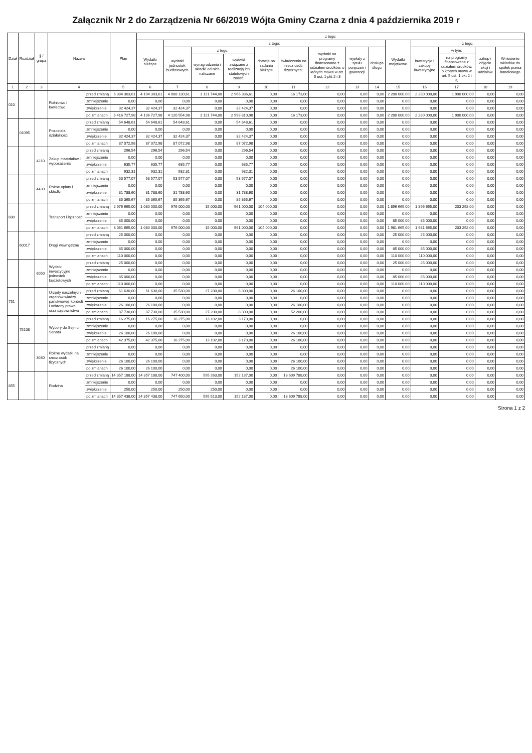Załącznik Nr 2 do Zarządzenia Nr 66/2019 Wójta Gminy Czarna z dnia 4 października 2019 r
| Dział | Rozdział | § / grupa | Nazwa | | Plan | z tego: | | | | | | | | | | | | | |
| --- | --- | --- | --- | --- | --- | --- | --- | --- | --- | --- | --- | --- | --- | --- | --- | --- | --- | --- | --- |
| | | | | | | Wydatki bieżące | z tego: | | | | | | | | Wydatki majątkowe | z tego: | | | |
| | | | | | | | wydatki jednostek budżetowych | z tego: | | dotacje na zadania bieżące | świadczenia na rzecz osób fizycznych; | wydatki na programy finansowane z udziałem środków, o których mowa w art. 5 ust. 1 pkt 2 i 3 | wypłaty z tytułu poręczeń i gwarancji | obsługa długu | | inwestycje i zakupy inwestycyjne | w tym: | zakup i objęcie akcji i udziałów | Wniesienie wkładów do spółek prawa handlowego |
| | | | | | | | | wynagrodzenia i składki od nich naliczane | wydatki związane z realizacją ich statutowych zadań; | | | | | | | | na programy finansowane z udziałem środków, o których mowa w art. 5 ust. 1 pkt 2 i 3, | | |
| 1 | 2 | 3 | 4 | | 5 | 6 | 7 | 8 | 9 | 10 | 11 | 12 | 13 | 14 | 15 | 16 | 17 | 18 | 19 |
| 010 | | | Rolnictwo i łowiectwo | przed zmianą | 6 384 303,61 | 4 104 303,61 | 4 088 130,61 | 1 121 744,00 | 2 966 386,61 | 0,00 | 16 173,00 | 0,00 | 0,00 | 0,00 | 2 280 000,00 | 2 280 000,00 | 1 900 000,00 | 0,00 | 0,00 |
| | | | | zmniejszenie | 0,00 | 0,00 | 0,00 | 0,00 | 0,00 | 0,00 | 0,00 | 0,00 | 0,00 | 0,00 | 0,00 | 0,00 | 0,00 | 0,00 | 0,00 |
| | | | | zwiększenie | 32 424,37 | 32 424,37 | 32 424,37 | 0,00 | 32 424,37 | 0,00 | 0,00 | 0,00 | 0,00 | 0,00 | 0,00 | 0,00 | 0,00 | 0,00 | 0,00 |
| | | | | po zmianach | 6 416 727,98 | 4 136 727,98 | 4 120 554,98 | 1 121 744,00 | 2 998 810,98 | 0,00 | 16 173,00 | 0,00 | 0,00 | 0,00 | 2 280 000,00 | 2 280 000,00 | 1 900 000,00 | 0,00 | 0,00 |
| | 01095 | | Pozostała działalność | przed zmianą | 54 648,61 | 54 648,61 | 54 648,61 | 0,00 | 54 648,61 | 0,00 | 0,00 | 0,00 | 0,00 | 0,00 | 0,00 | 0,00 | 0,00 | 0,00 | 0,00 |
| | | | | zmniejszenie | 0,00 | 0,00 | 0,00 | 0,00 | 0,00 | 0,00 | 0,00 | 0,00 | 0,00 | 0,00 | 0,00 | 0,00 | 0,00 | 0,00 | 0,00 |
| | | | | zwiększenie | 32 424,37 | 32 424,37 | 32 424,37 | 0,00 | 32 424,37 | 0,00 | 0,00 | 0,00 | 0,00 | 0,00 | 0,00 | 0,00 | 0,00 | 0,00 | 0,00 |
| | | | | po zmianach | 87 072,98 | 87 072,98 | 87 072,98 | 0,00 | 87 072,98 | 0,00 | 0,00 | 0,00 | 0,00 | 0,00 | 0,00 | 0,00 | 0,00 | 0,00 | 0,00 |
| | | 4210 | Zakup materiałów i wyposażenia | przed zmianą | 296,54 | 296,54 | 296,54 | 0,00 | 296,54 | 0,00 | 0,00 | 0,00 | 0,00 | 0,00 | 0,00 | 0,00 | 0,00 | 0,00 | 0,00 |
| | | | | zmniejszenie | 0,00 | 0,00 | 0,00 | 0,00 | 0,00 | 0,00 | 0,00 | 0,00 | 0,00 | 0,00 | 0,00 | 0,00 | 0,00 | 0,00 | 0,00 |
| | | | | zwiększenie | 635,77 | 635,77 | 635,77 | 0,00 | 635,77 | 0,00 | 0,00 | 0,00 | 0,00 | 0,00 | 0,00 | 0,00 | 0,00 | 0,00 | 0,00 |
| | | | | po zmianach | 932,31 | 932,31 | 932,31 | 0,00 | 932,31 | 0,00 | 0,00 | 0,00 | 0,00 | 0,00 | 0,00 | 0,00 | 0,00 | 0,00 | 0,00 |
| | | 4430 | Różne opłaty i składki | przed zmianą | 53 577,07 | 53 577,07 | 53 577,07 | 0,00 | 53 577,07 | 0,00 | 0,00 | 0,00 | 0,00 | 0,00 | 0,00 | 0,00 | 0,00 | 0,00 | 0,00 |
| | | | | zmniejszenie | 0,00 | 0,00 | 0,00 | 0,00 | 0,00 | 0,00 | 0,00 | 0,00 | 0,00 | 0,00 | 0,00 | 0,00 | 0,00 | 0,00 | 0,00 |
| | | | | zwiększenie | 31 788,60 | 31 788,60 | 31 788,60 | 0,00 | 31 788,60 | 0,00 | 0,00 | 0,00 | 0,00 | 0,00 | 0,00 | 0,00 | 0,00 | 0,00 | 0,00 |
| | | | | po zmianach | 85 365,67 | 85 365,67 | 85 365,67 | 0,00 | 85 365,67 | 0,00 | 0,00 | 0,00 | 0,00 | 0,00 | 0,00 | 0,00 | 0,00 | 0,00 | 0,00 |
| 600 | | | Transport i łączność | przed zmianą | 2 976 665,00 | 1 080 000,00 | 976 000,00 | 15 000,00 | 961 000,00 | 104 000,00 | 0,00 | 0,00 | 0,00 | 0,00 | 1 896 665,00 | 1 896 665,00 | 203 292,00 | 0,00 | 0,00 |
| | | | | zmniejszenie | 0,00 | 0,00 | 0,00 | 0,00 | 0,00 | 0,00 | 0,00 | 0,00 | 0,00 | 0,00 | 0,00 | 0,00 | 0,00 | 0,00 | 0,00 |
| | | | | zwiększenie | 85 000,00 | 0,00 | 0,00 | 0,00 | 0,00 | 0,00 | 0,00 | 0,00 | 0,00 | 0,00 | 85 000,00 | 85 000,00 | 0,00 | 0,00 | 0,00 |
| | | | | po zmianach | 3 061 665,00 | 1 080 000,00 | 976 000,00 | 15 000,00 | 961 000,00 | 104 000,00 | 0,00 | 0,00 | 0,00 | 0,00 | 1 981 665,00 | 1 981 665,00 | 203 292,00 | 0,00 | 0,00 |
| | 60017 | | Drogi wewnętrzne | przed zmianą | 25 000,00 | 0,00 | 0,00 | 0,00 | 0,00 | 0,00 | 0,00 | 0,00 | 0,00 | 0,00 | 25 000,00 | 25 000,00 | 0,00 | 0,00 | 0,00 |
| | | | | zmniejszenie | 0,00 | 0,00 | 0,00 | 0,00 | 0,00 | 0,00 | 0,00 | 0,00 | 0,00 | 0,00 | 0,00 | 0,00 | 0,00 | 0,00 | 0,00 |
| | | | | zwiększenie | 85 000,00 | 0,00 | 0,00 | 0,00 | 0,00 | 0,00 | 0,00 | 0,00 | 0,00 | 0,00 | 85 000,00 | 85 000,00 | 0,00 | 0,00 | 0,00 |
| | | | | po zmianach | 110 000,00 | 0,00 | 0,00 | 0,00 | 0,00 | 0,00 | 0,00 | 0,00 | 0,00 | 0,00 | 110 000,00 | 110 000,00 | 0,00 | 0,00 | 0,00 |
| | | 6050 | Wydatki inwestycyjne jednostek budżetowych | przed zmianą | 25 000,00 | 0,00 | 0,00 | 0,00 | 0,00 | 0,00 | 0,00 | 0,00 | 0,00 | 0,00 | 25 000,00 | 25 000,00 | 0,00 | 0,00 | 0,00 |
| | | | | zmniejszenie | 0,00 | 0,00 | 0,00 | 0,00 | 0,00 | 0,00 | 0,00 | 0,00 | 0,00 | 0,00 | 0,00 | 0,00 | 0,00 | 0,00 | 0,00 |
| | | | | zwiększenie | 85 000,00 | 0,00 | 0,00 | 0,00 | 0,00 | 0,00 | 0,00 | 0,00 | 0,00 | 0,00 | 85 000,00 | 85 000,00 | 0,00 | 0,00 | 0,00 |
| | | | | po zmianach | 110 000,00 | 0,00 | 0,00 | 0,00 | 0,00 | 0,00 | 0,00 | 0,00 | 0,00 | 0,00 | 110 000,00 | 110 000,00 | 0,00 | 0,00 | 0,00 |
| 751 | | | Urzędy naczelnych organów władzy państwowej, kontroli i ochrony prawa oraz sądownictwa | przed zmianą | 61 630,00 | 61 630,00 | 35 530,00 | 27 230,00 | 8 300,00 | 0,00 | 26 100,00 | 0,00 | 0,00 | 0,00 | 0,00 | 0,00 | 0,00 | 0,00 | 0,00 |
| | | | | zmniejszenie | 0,00 | 0,00 | 0,00 | 0,00 | 0,00 | 0,00 | 0,00 | 0,00 | 0,00 | 0,00 | 0,00 | 0,00 | 0,00 | 0,00 | 0,00 |
| | | | | zwiększenie | 26 100,00 | 26 100,00 | 0,00 | 0,00 | 0,00 | 0,00 | 26 100,00 | 0,00 | 0,00 | 0,00 | 0,00 | 0,00 | 0,00 | 0,00 | 0,00 |
| | | | | po zmianach | 87 730,00 | 87 730,00 | 35 530,00 | 27 230,00 | 8 300,00 | 0,00 | 52 200,00 | 0,00 | 0,00 | 0,00 | 0,00 | 0,00 | 0,00 | 0,00 | 0,00 |
| | 75108 | | Wybory do Sejmu i Senatu | przed zmianą | 16 275,00 | 16 275,00 | 16 275,00 | 13 102,00 | 3 173,00 | 0,00 | 0,00 | 0,00 | 0,00 | 0,00 | 0,00 | 0,00 | 0,00 | 0,00 | 0,00 |
| | | | | zmniejszenie | 0,00 | 0,00 | 0,00 | 0,00 | 0,00 | 0,00 | 0,00 | 0,00 | 0,00 | 0,00 | 0,00 | 0,00 | 0,00 | 0,00 | 0,00 |
| | | | | zwiększenie | 26 100,00 | 26 100,00 | 0,00 | 0,00 | 0,00 | 0,00 | 26 100,00 | 0,00 | 0,00 | 0,00 | 0,00 | 0,00 | 0,00 | 0,00 | 0,00 |
| | | | | po zmianach | 42 375,00 | 42 375,00 | 16 275,00 | 13 102,00 | 3 173,00 | 0,00 | 26 100,00 | 0,00 | 0,00 | 0,00 | 0,00 | 0,00 | 0,00 | 0,00 | 0,00 |
| | | 3030 | Różne wydatki na rzecz osób fizycznych | przed zmianą | 0,00 | 0,00 | 0,00 | 0,00 | 0,00 | 0,00 | 0,00 | 0,00 | 0,00 | 0,00 | 0,00 | 0,00 | 0,00 | 0,00 | 0,00 |
| | | | | zmniejszenie | 0,00 | 0,00 | 0,00 | 0,00 | 0,00 | 0,00 | 0,00 | 0,00 | 0,00 | 0,00 | 0,00 | 0,00 | 0,00 | 0,00 | 0,00 |
| | | | | zwiększenie | 26 100,00 | 26 100,00 | 0,00 | 0,00 | 0,00 | 0,00 | 26 100,00 | 0,00 | 0,00 | 0,00 | 0,00 | 0,00 | 0,00 | 0,00 | 0,00 |
| | | | | po zmianach | 26 100,00 | 26 100,00 | 0,00 | 0,00 | 0,00 | 0,00 | 26 100,00 | 0,00 | 0,00 | 0,00 | 0,00 | 0,00 | 0,00 | 0,00 | 0,00 |
| 855 | | | Rodzina | przed zmianą | 14 357 188,00 | 14 357 188,00 | 747 400,00 | 595 263,00 | 152 137,00 | 0,00 | 13 609 788,00 | 0,00 | 0,00 | 0,00 | 0,00 | 0,00 | 0,00 | 0,00 | 0,00 |
| | | | | zmniejszenie | 0,00 | 0,00 | 0,00 | 0,00 | 0,00 | 0,00 | 0,00 | 0,00 | 0,00 | 0,00 | 0,00 | 0,00 | 0,00 | 0,00 | 0,00 |
| | | | | zwiększenie | 250,00 | 250,00 | 250,00 | 250,00 | 0,00 | 0,00 | 0,00 | 0,00 | 0,00 | 0,00 | 0,00 | 0,00 | 0,00 | 0,00 | 0,00 |
| | | | | po zmianach | 14 357 438,00 | 14 357 438,00 | 747 650,00 | 595 513,00 | 152 137,00 | 0,00 | 13 609 788,00 | 0,00 | 0,00 | 0,00 | 0,00 | 0,00 | 0,00 | 0,00 | 0,00 |
Strona 1 z 2